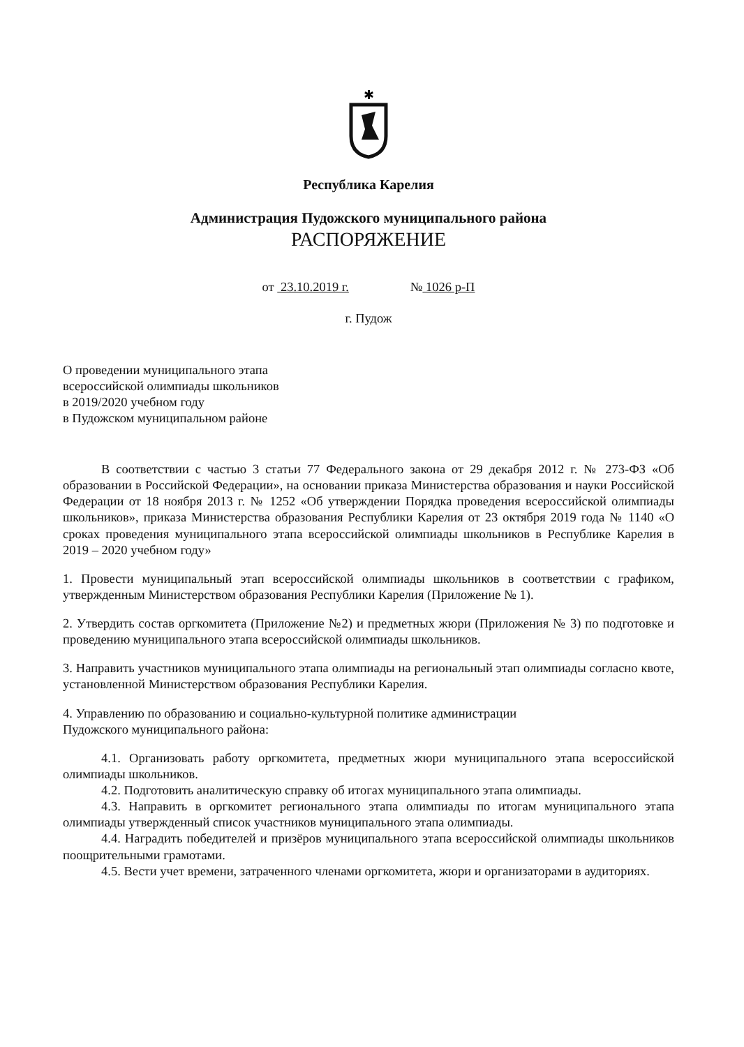✱
Республика Карелия
Администрация Пудожского муниципального района
РАСПОРЯЖЕНИЕ
от 23.10.2019 г. № 1026 р-П
г. Пудож
О проведении муниципального этапа
всероссийской олимпиады школьников
в 2019/2020 учебном году
в Пудожском муниципальном районе
В соответствии с частью 3 статьи 77 Федерального закона от 29 декабря 2012 г. № 273-ФЗ «Об образовании в Российской Федерации», на основании приказа Министерства образования и науки Российской Федерации от 18 ноября 2013 г. № 1252 «Об утверждении Порядка проведения всероссийской олимпиады школьников», приказа Министерства образования Республики Карелия от 23 октября 2019 года № 1140 «О сроках проведения муниципального этапа всероссийской олимпиады школьников в Республике Карелия в 2019 – 2020 учебном году»
1. Провести муниципальный этап всероссийской олимпиады школьников в соответствии с графиком, утвержденным Министерством образования Республики Карелия (Приложение № 1).
2. Утвердить состав оргкомитета (Приложение №2) и предметных жюри (Приложения № 3) по подготовке и проведению муниципального этапа всероссийской олимпиады школьников.
3. Направить участников муниципального этапа олимпиады на региональный этап олимпиады согласно квоте, установленной Министерством образования Республики Карелия.
4. Управлению по образованию и социально-культурной политике администрации
Пудожского муниципального района:
4.1. Организовать работу оргкомитета, предметных жюри муниципального этапа всероссийской олимпиады школьников.
4.2. Подготовить аналитическую справку об итогах муниципального этапа олимпиады.
4.3. Направить в оргкомитет регионального этапа олимпиады по итогам муниципального этапа олимпиады утвержденный список участников муниципального этапа олимпиады.
4.4. Наградить победителей и призёров муниципального этапа всероссийской олимпиады школьников поощрительными грамотами.
4.5. Вести учет времени, затраченного членами оргкомитета, жюри и организаторами в аудиториях.